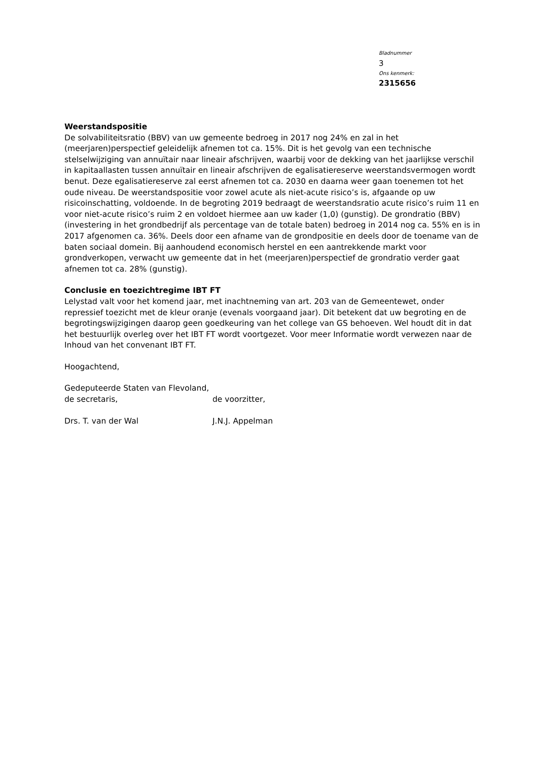Bladnummer
3
Ons kenmerk:
2315656
Weerstandspositie
De solvabiliteitsratio (BBV) van uw gemeente bedroeg in 2017 nog 24% en zal in het (meerjaren)perspectief geleidelijk afnemen tot ca. 15%. Dit is het gevolg van een technische stelselwijziging van annuïtair naar lineair afschrijven, waarbij voor de dekking van het jaarlijkse verschil in kapitaallasten tussen annuïtair en lineair afschrijven de egalisatiereserve weerstandsvermogen wordt benut. Deze egalisatiereserve zal eerst afnemen tot ca. 2030 en daarna weer gaan toenemen tot het oude niveau. De weerstandspositie voor zowel acute als niet-acute risico’s is, afgaande op uw risicoinschatting, voldoende. In de begroting 2019 bedraagt de weerstandsratio acute risico’s ruim 11 en voor niet-acute risico’s ruim 2 en voldoet hiermee aan uw kader (1,0) (gunstig). De grondratio (BBV)(investering in het grondbedrijf als percentage van de totale baten) bedroeg in 2014 nog ca. 55% en is in 2017 afgenomen ca. 36%. Deels door een afname van de grondpositie en deels door de toename van de baten sociaal domein. Bij aanhoudend economisch herstel en een aantrekkende markt voor grondverkopen, verwacht uw gemeente dat in het (meerjaren)perspectief de grondratio verder gaat afnemen tot ca. 28% (gunstig).
Conclusie en toezichtregime IBT FT
Lelystad valt voor het komend jaar, met inachtneming van art. 203 van de Gemeentewet, onder repressief toezicht met de kleur oranje (evenals voorgaand jaar). Dit betekent dat uw begroting en de begrotingswijzigingen daarop geen goedkeuring van het college van GS behoeven. Wel houdt dit in dat het bestuurlijk overleg over het IBT FT wordt voortgezet. Voor meer Informatie wordt verwezen naar de Inhoud van het convenant IBT FT.
Hoogachtend,
Gedeputeerde Staten van Flevoland,
de secretaris, de voorzitter,
Drs. T. van der Wal J.N.J. Appelman